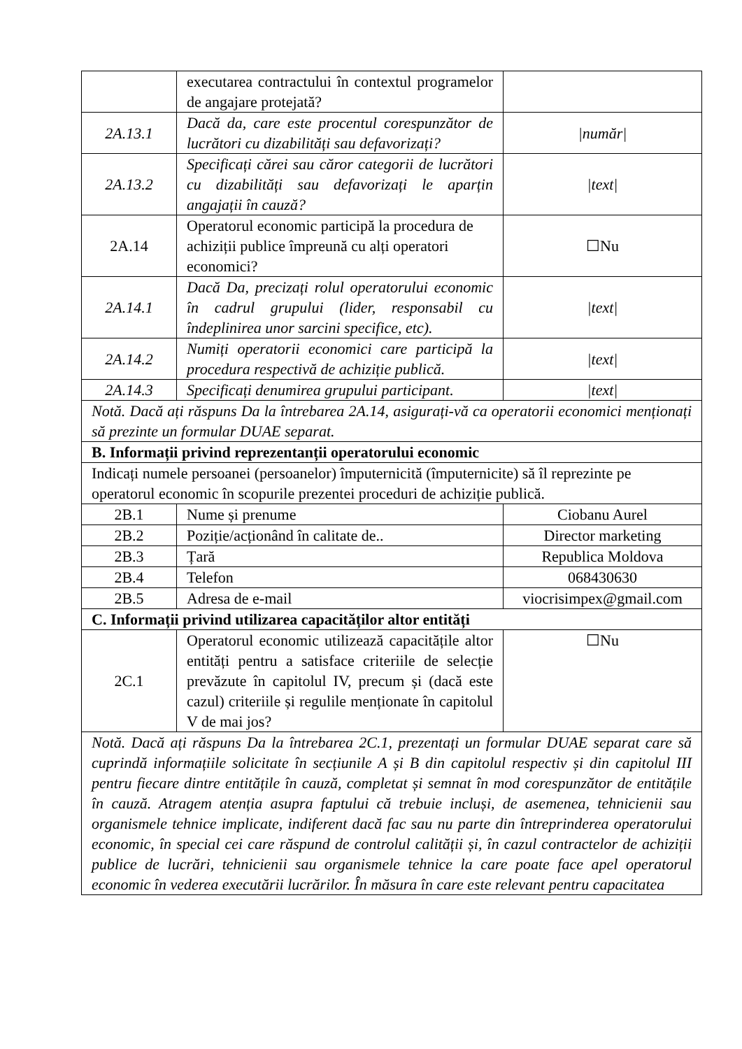| | executarea contractului în contextul programelor de angajare protejată? | |
| 2A.13.1 | Dacă da, care este procentul corespunzător de lucrători cu dizabilități sau defavorizați? | /număr/ |
| 2A.13.2 | Specificați cărei sau căror categorii de lucrători cu dizabilități sau defavorizați le aparțin angajații în cauză? | /text/ |
| 2A.14 | Operatorul economic participă la procedura de achiziții publice împreună cu alți operatori economici? | ☐Nu |
| 2A.14.1 | Dacă Da, precizați rolul operatorului economic în cadrul grupului (lider, responsabil cu îndeplinirea unor sarcini specifice, etc). | /text/ |
| 2A.14.2 | Numiți operatorii economici care participă la procedura respectivă de achiziție publică. | /text/ |
| 2A.14.3 | Specificați denumirea grupului participant. | /text/ |
| Notă. Dacă ați răspuns Da la întrebarea 2A.14, asigurați-vă ca operatorii economici menționați să prezinte un formular DUAE separat. | | |
| B. Informații privind reprezentanții operatorului economic | | |
| Indicați numele persoanei (persoanelor) împuternicită (împuternicite) să îl reprezinte pe operatorul economic în scopurile prezentei proceduri de achiziție publică. | | |
| 2B.1 | Nume și prenume | Ciobanu Aurel |
| 2B.2 | Poziție/acționând în calitate de.. | Director marketing |
| 2B.3 | Țară | Republica Moldova |
| 2B.4 | Telefon | 068430630 |
| 2B.5 | Adresa de e-mail | viocrisimpex@gmail.com |
| C. Informații privind utilizarea capacităților altor entități | | |
| 2C.1 | Operatorul economic utilizează capacitățile altor entități pentru a satisface criteriile de selecție prevăzute în capitolul IV, precum și (dacă este cazul) criteriile și regulile menționate în capitolul V de mai jos? | ☐Nu |
| Notă. Dacă ați răspuns Da la întrebarea 2C.1, prezentați un formular DUAE separat care să cuprindă informațiile solicitate în secțiunile A și B din capitolul respectiv și din capitolul III pentru fiecare dintre entitățile în cauză, completat și semnat în mod corespunzător de entitățile în cauză. Atragem atenția asupra faptului că trebuie incluși, de asemenea, tehnicienii sau organismele tehnice implicate, indiferent dacă fac sau nu parte din întreprinderea operatorului economic, în special cei care răspund de controlul calității și, în cazul contractelor de achiziții publice de lucrări, tehnicienii sau organismele tehnice la care poate face apel operatorul economic în vederea executării lucrărilor. În măsura în care este relevant pentru capacitatea | | |